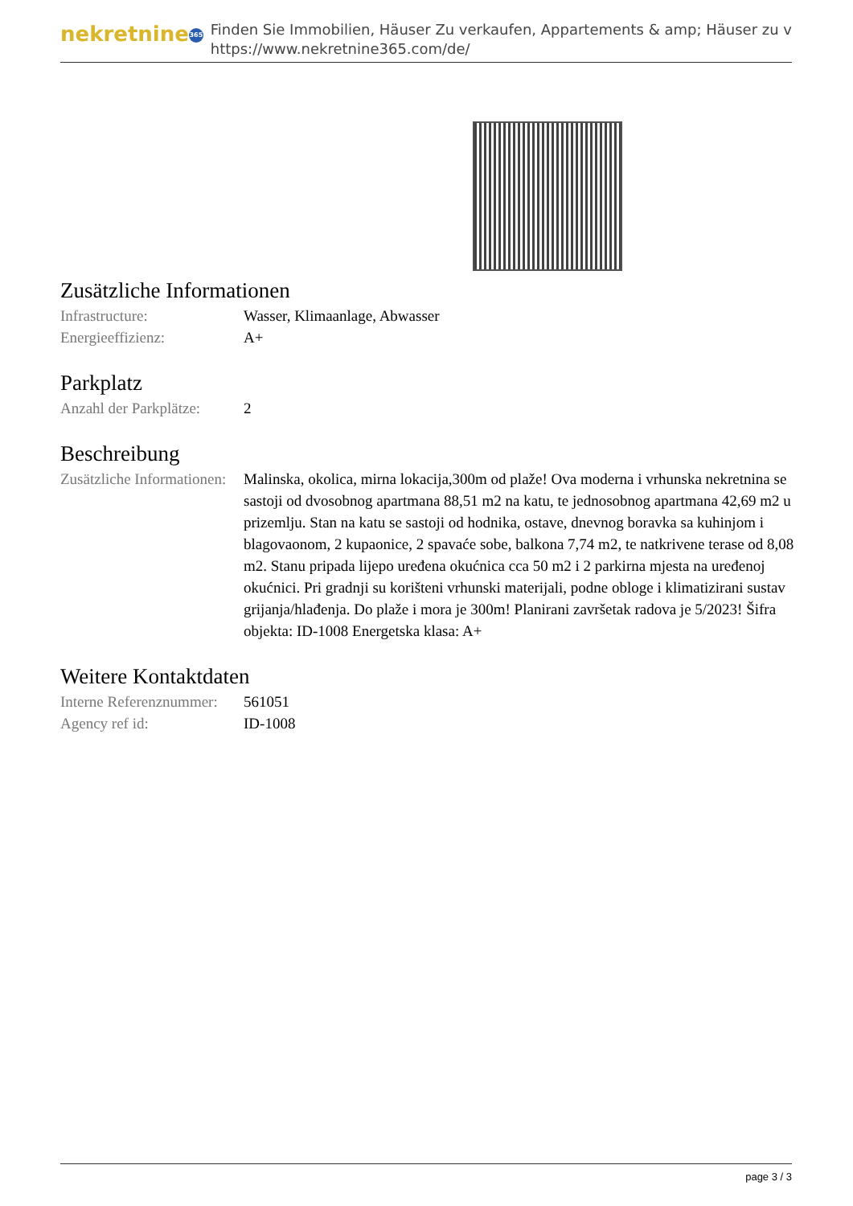nekretnine 365
Finden Sie Immobilien, Häuser Zu verkaufen, Appartements & amp; Häuser zu v
https://www.nekretnine365.com/de/
Zusätzliche Informationen
| Infrastructure: | Wasser, Klimaanlage, Abwasser |
| Energieeffizienz: | A+ |
Parkplatz
| Anzahl der Parkplätze: | 2 |
Beschreibung
| Zusätzliche Informationen: | Malinska, okolica, mirna lokacija,300m od plaže! Ova moderna i vrhunska nekretnina se sastoji od dvosobnog apartmana 88,51 m2 na katu, te jednosobnog apartmana 42,69 m2 u prizemlju. Stan na katu se sastoji od hodnika, ostave, dnevnog boravka sa kuhinjom i blagovaonom, 2 kupaonice, 2 spavaće sobe, balkona 7,74 m2, te natkrivene terase od 8,08 m2. Stanu pripada lijepo uređena okućnica cca 50 m2 i 2 parkirna mjesta na uređenoj okućnici. Pri gradnji su korišteni vrhunski materijali, podne obloge i klimatizirani sustav grijanja/hlađenja. Do plaže i mora je 300m! Planirani završetak radova je 5/2023! Šifra objekta: ID-1008 Energetska klasa: A+ |
Weitere Kontaktdaten
| Interne Referenznummer: | 561051 |
| Agency ref id: | ID-1008 |
page 3 / 3